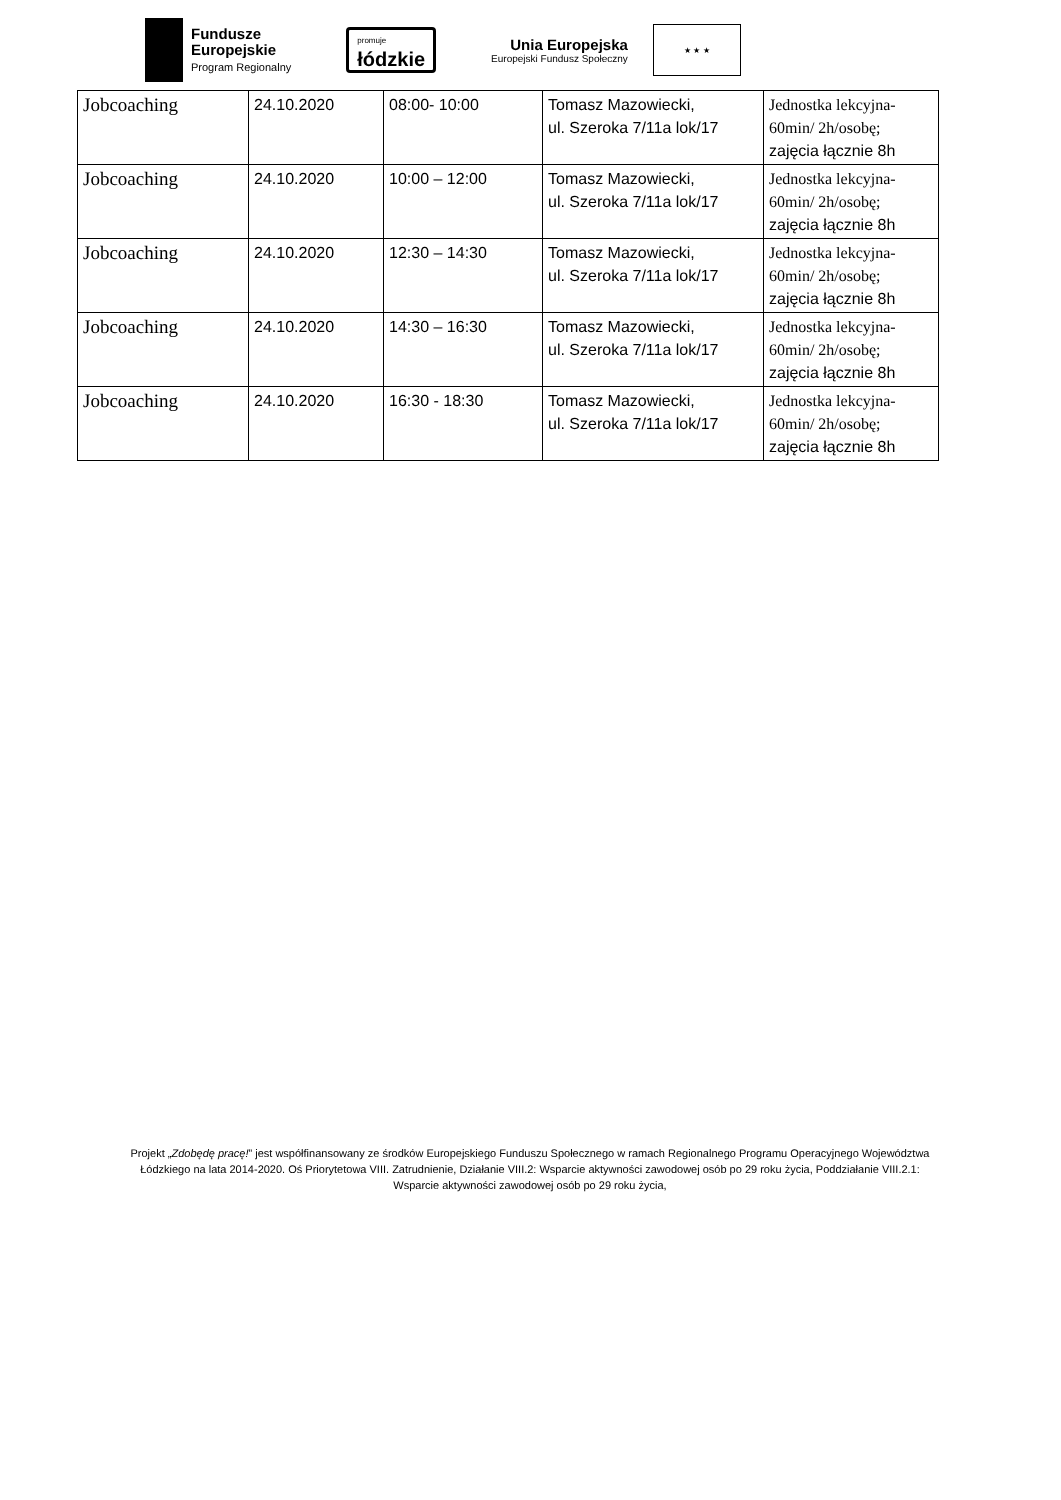Fundusze
Europejskie
Program Regionalny
promuje
łódzkie
Unia Europejska
Europejski Fundusz Społeczny
★ ★ ★
| Jobcoaching | 24.10.2020 | 08:00- 10:00 | Tomasz Mazowiecki, ul. Szeroka 7/11a lok/17 | Jednostka lekcyjna- 60min/ 2h/osobę; zajęcia łącznie 8h |
| Jobcoaching | 24.10.2020 | 10:00 – 12:00 | Tomasz Mazowiecki, ul. Szeroka 7/11a lok/17 | Jednostka lekcyjna- 60min/ 2h/osobę; zajęcia łącznie 8h |
| Jobcoaching | 24.10.2020 | 12:30 – 14:30 | Tomasz Mazowiecki, ul. Szeroka 7/11a lok/17 | Jednostka lekcyjna- 60min/ 2h/osobę; zajęcia łącznie 8h |
| Jobcoaching | 24.10.2020 | 14:30 – 16:30 | Tomasz Mazowiecki, ul. Szeroka 7/11a lok/17 | Jednostka lekcyjna- 60min/ 2h/osobę; zajęcia łącznie 8h |
| Jobcoaching | 24.10.2020 | 16:30 - 18:30 | Tomasz Mazowiecki, ul. Szeroka 7/11a lok/17 | Jednostka lekcyjna- 60min/ 2h/osobę; zajęcia łącznie 8h |
Projekt „Zdobędę pracę!” jest współfinansowany ze środków Europejskiego Funduszu Społecznego w ramach Regionalnego Programu Operacyjnego Województwa Łódzkiego na lata 2014-2020. Oś Priorytetowa VIII. Zatrudnienie, Działanie VIII.2: Wsparcie aktywności zawodowej osób po 29 roku życia, Poddziałanie VIII.2.1: Wsparcie aktywności zawodowej osób po 29 roku życia,